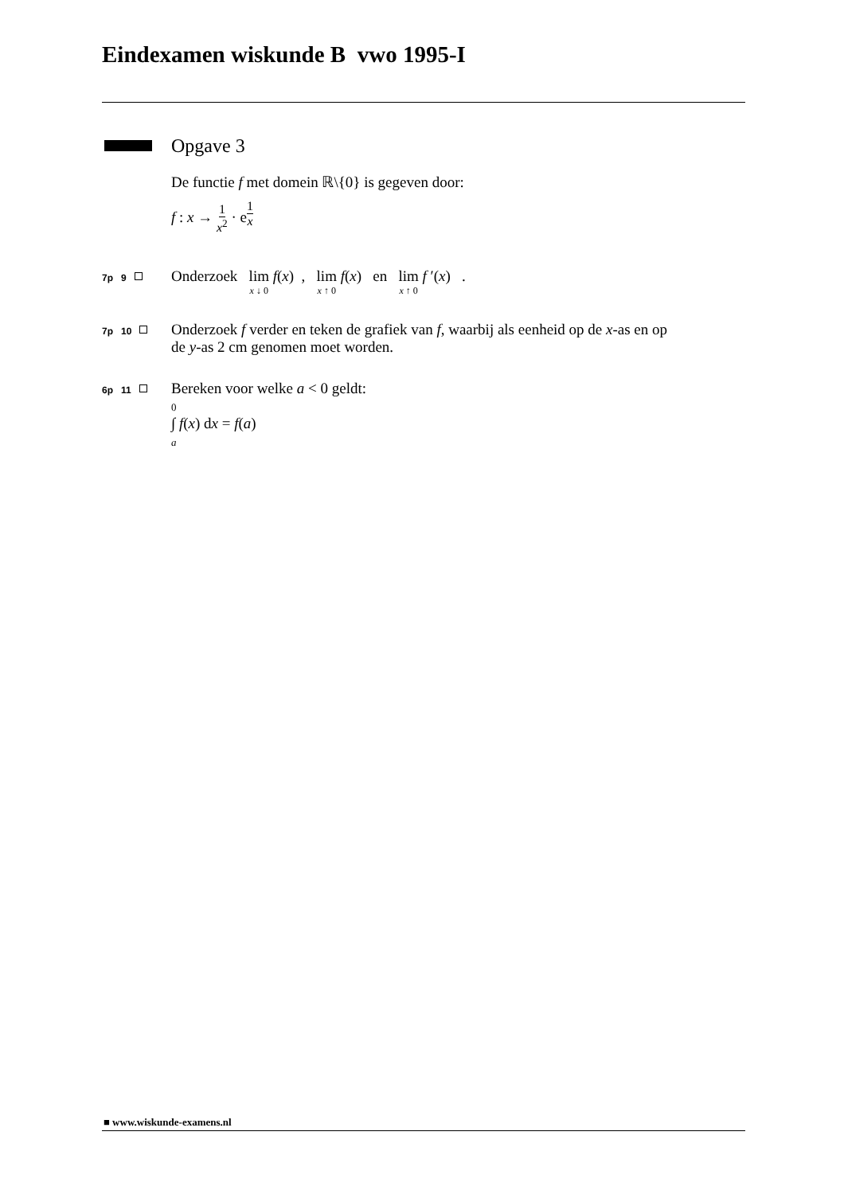Eindexamen wiskunde B vwo 1995-I
Opgave 3
De functie f met domein ℝ\{0} is gegeven door:
f : x → 1 x<sup>2</sup> · e<sup>1 x</sup>
7p 9
Onderzoek lim x ↓ 0 f(x) , lim x ↑ 0 f(x) en lim x ↑ 0 f ′(x) .
7p 10
Onderzoek f verder en teken de grafiek van f, waarbij als eenheid op de x-as en op
de y-as 2 cm genomen moet worden.
6p 11
Bereken voor welke a < 0 geldt:
0
∫ f(x) dx = f(a)
a
■ www.wiskunde-examens.nl